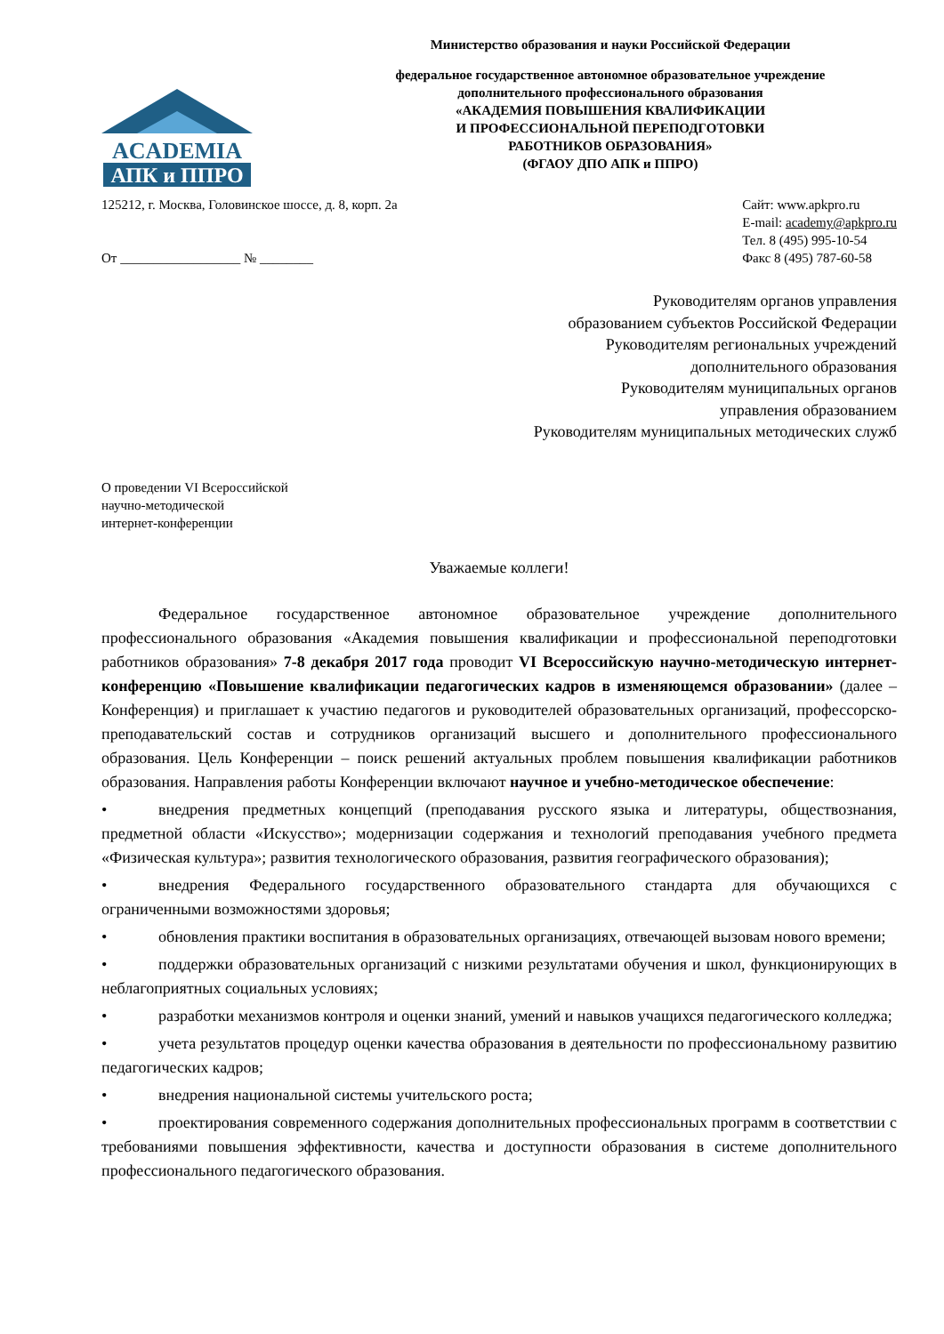ACADEMIA
АПК и ППРО
Министерство образования и науки Российской Федерации
федеральное государственное автономное образовательное учреждение
дополнительного профессионального образования
«АКАДЕМИЯ ПОВЫШЕНИЯ КВАЛИФИКАЦИИ
И ПРОФЕССИОНАЛЬНОЙ ПЕРЕПОДГОТОВКИ
РАБОТНИКОВ ОБРАЗОВАНИЯ»
(ФГАОУ ДПО АПК и ППРО)
125212, г. Москва, Головинское шоссе, д. 8, корп. 2а
От __________________ № ________
Сайт: www.apkpro.ru
E-mail: academy@apkpro.ru
Тел. 8 (495) 995-10-54
Факс 8 (495) 787-60-58
Руководителям органов управления
образованием субъектов Российской Федерации
Руководителям региональных учреждений
дополнительного образования
Руководителям муниципальных органов
управления образованием
Руководителям муниципальных методических служб
О проведении VI Всероссийской
научно-методической
интернет-конференции
Уважаемые коллеги!
Федеральное государственное автономное образовательное учреждение дополнительного профессионального образования «Академия повышения квалификации и профессиональной переподготовки работников образования» 7-8 декабря 2017 года проводит VI Всероссийскую научно-методическую интернет-конференцию «Повышение квалификации педагогических кадров в изменяющемся образовании» (далее – Конференция) и приглашает к участию педагогов и руководителей образовательных организаций, профессорско-преподавательский состав и сотрудников организаций высшего и дополнительного профессионального образования. Цель Конференции – поиск решений актуальных проблем повышения квалификации работников образования. Направления работы Конференции включают научное и учебно-методическое обеспечение:
• внедрения предметных концепций (преподавания русского языка и литературы, обществознания, предметной области «Искусство»; модернизации содержания и технологий преподавания учебного предмета «Физическая культура»; развития технологического образования, развития географического образования);
• внедрения Федерального государственного образовательного стандарта для обучающихся с ограниченными возможностями здоровья;
• обновления практики воспитания в образовательных организациях, отвечающей вызовам нового времени;
• поддержки образовательных организаций с низкими результатами обучения и школ, функционирующих в неблагоприятных социальных условиях;
• разработки механизмов контроля и оценки знаний, умений и навыков учащихся педагогического колледжа;
• учета результатов процедур оценки качества образования в деятельности по профессиональному развитию педагогических кадров;
• внедрения национальной системы учительского роста;
• проектирования современного содержания дополнительных профессиональных программ в соответствии с требованиями повышения эффективности, качества и доступности образования в системе дополнительного профессионального педагогического образования.